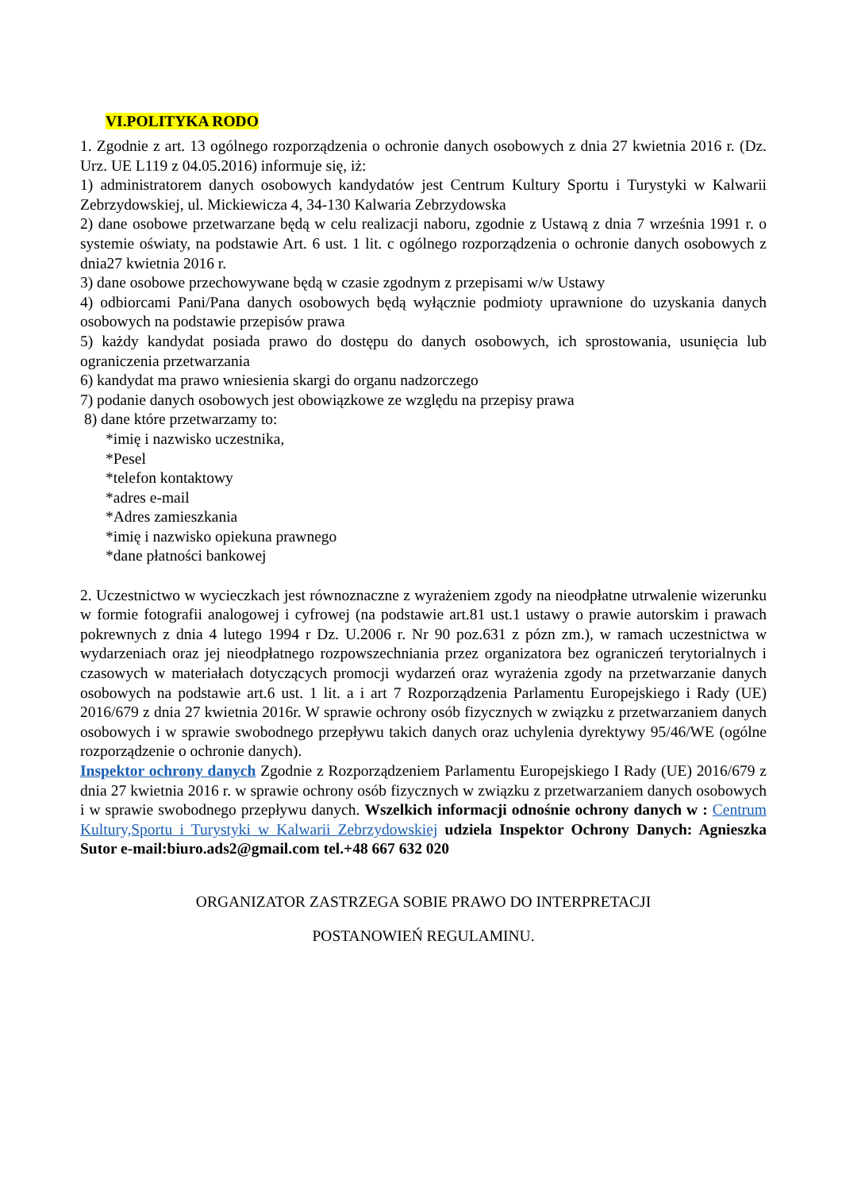VI.POLITYKA RODO
1. Zgodnie z art. 13 ogólnego rozporządzenia o ochronie danych osobowych z dnia 27 kwietnia 2016 r. (Dz. Urz. UE L119 z 04.05.2016) informuje się, iż:
1) administratorem danych osobowych kandydatów jest Centrum Kultury Sportu i Turystyki w Kalwarii Zebrzydowskiej, ul. Mickiewicza 4, 34-130 Kalwaria Zebrzydowska
2) dane osobowe przetwarzane będą w celu realizacji naboru, zgodnie z Ustawą z dnia 7 września 1991 r. o systemie oświaty, na podstawie Art. 6 ust. 1 lit. c ogólnego rozporządzenia o ochronie danych osobowych z dnia27 kwietnia 2016 r.
3) dane osobowe przechowywane będą w czasie zgodnym z przepisami w/w Ustawy
4) odbiorcami Pani/Pana danych osobowych będą wyłącznie podmioty uprawnione do uzyskania danych osobowych na podstawie przepisów prawa
5) każdy kandydat posiada prawo do dostępu do danych osobowych, ich sprostowania, usunięcia lub ograniczenia przetwarzania
6) kandydat ma prawo wniesienia skargi do organu nadzorczego
7) podanie danych osobowych jest obowiązkowe ze względu na przepisy prawa
8) dane które przetwarzamy to:
*imię i nazwisko uczestnika,
*Pesel
*telefon kontaktowy
*adres e-mail
*Adres zamieszkania
*imię i nazwisko opiekuna prawnego
*dane płatności bankowej
2. Uczestnictwo w wycieczkach jest równoznaczne z wyrażeniem zgody na nieodpłatne utrwalenie wizerunku w formie fotografii analogowej i cyfrowej (na podstawie art.81 ust.1 ustawy o prawie autorskim i prawach pokrewnych z dnia 4 lutego 1994 r Dz. U.2006 r. Nr 90 poz.631 z pózn zm.), w ramach uczestnictwa w wydarzeniach oraz jej nieodpłatnego rozpowszechniania przez organizatora bez ograniczeń terytorialnych i czasowych w materiałach dotyczących promocji wydarzeń oraz wyrażenia zgody na przetwarzanie danych osobowych na podstawie art.6 ust. 1 lit. a i art 7 Rozporządzenia Parlamentu Europejskiego i Rady (UE) 2016/679 z dnia 27 kwietnia 2016r. W sprawie ochrony osób fizycznych w związku z przetwarzaniem danych osobowych i w sprawie swobodnego przepływu takich danych oraz uchylenia dyrektywy 95/46/WE (ogólne rozporządzenie o ochronie danych).
Inspektor ochrony danych Zgodnie z Rozporządzeniem Parlamentu Europejskiego I Rady (UE) 2016/679 z dnia 27 kwietnia 2016 r. w sprawie ochrony osób fizycznych w związku z przetwarzaniem danych osobowych i w sprawie swobodnego przepływu danych. Wszelkich informacji odnośnie ochrony danych w : Centrum Kultury,Sportu i Turystyki w Kalwarii Zebrzydowskiej udziela Inspektor Ochrony Danych: Agnieszka Sutor e-mail:biuro.ads2@gmail.com tel.+48 667 632 020
ORGANIZATOR ZASTRZEGA SOBIE PRAWO DO INTERPRETACJI
POSTANOWIEŃ REGULAMINU.